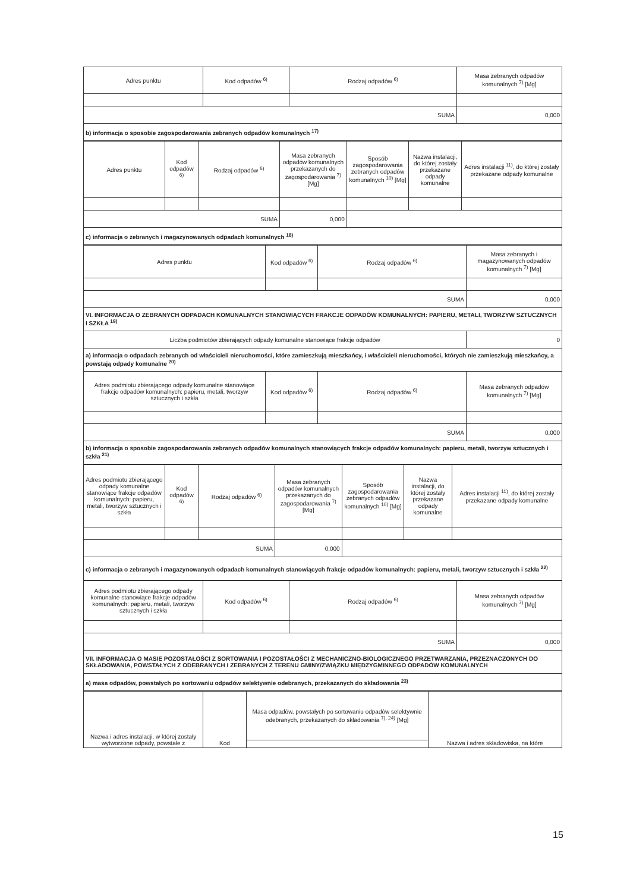| Adres punktu | Kod odpadów <sup>6)</sup> | Rodzaj odpadów <sup>6)</sup> | Masa zebranych odpadów komunalnych <sup>7)</sup> [Mg] |
| --- | --- | --- | --- |
| SUMA | | | 0,000 |
| b) informacja o sposobie zagospodarowania zebranych odpadów komunalnych <sup>17)</sup> | | | |
| Adres punktu | Kod odpadów <sup>6)</sup> | Rodzaj odpadów <sup>6)</sup> | Masa zebranych odpadów komunalnych przekazanych do zagospodarowania <sup>7)</sup> [Mg] | Sposób zagospodarowania zebranych odpadów komunalnych <sup>10)</sup> [Mg] | Nazwa instalacji, do której zostały przekazane odpady komunalne | Adres instalacji <sup>11)</sup>, do której zostały przekazane odpady komunalne |
| --- | --- | --- | --- | --- | --- | --- |
| SUMA | | | 0,000 | | | |
| c) informacja o zebranych i magazynowanych odpadach komunalnych <sup>18)</sup> | | | | | | |
| Adres punktu | Kod odpadów <sup>6)</sup> | Rodzaj odpadów <sup>6)</sup> | Masa zebranych i magazynowanych odpadów komunalnych <sup>7)</sup> [Mg] |
| --- | --- | --- | --- |
| SUMA | | | 0,000 |
| VI. INFORMACJA O ZEBRANYCH ODPADACH KOMUNALNYCH STANOWIĄCYCH FRAKCJE ODPADÓW KOMUNALNYCH: PAPIERU, METALI, TWORZYW SZTUCZNYCH I SZKŁA <sup>19)</sup> | | | |
| Liczba podmiotów zbierających odpady komunalne stanowiące frakcje odpadów | | | 0 |
| a) informacja o odpadach zebranych od właścicieli nieruchomości, które zamieszkują mieszkańcy, i właścicieli nieruchomości, których nie zamieszkują mieszkańcy, a powstają odpady komunalne <sup>20)</sup> | | | |
| Adres podmiotu zbierającego odpady komunalne stanowiące frakcje odpadów komunalnych: papieru, metali, tworzyw sztucznych i szkła | Kod odpadów <sup>6)</sup> | Rodzaj odpadów <sup>6)</sup> | Masa zebranych odpadów komunalnych <sup>7)</sup> [Mg] |
| SUMA | | | 0,000 |
| b) informacja o sposobie zagospodarowania zebranych odpadów komunalnych stanowiących frakcje odpadów komunalnych: papieru, metali, tworzyw sztucznych i szkła <sup>21)</sup> | | | |
| Adres podmiotu zbierającego odpady komunalne stanowiące frakcje odpadów komunalnych: papieru, metali, tworzyw sztucznych i szkła | Kod odpadów <sup>6)</sup> | Rodzaj odpadów <sup>6)</sup> | Masa zebranych odpadów komunalnych przekazanych do zagospodarowania <sup>7)</sup> [Mg] | Sposób zagospodarowania zebranych odpadów komunalnych <sup>10)</sup> [Mg] | Nazwa instalacji, do której zostały przekazane odpady komunalne | Adres instalacji <sup>11)</sup>, do której zostały przekazane odpady komunalne |
| --- | --- | --- | --- | --- | --- | --- |
| SUMA | | | 0,000 | | | |
| c) informacja o zebranych i magazynowanych odpadach komunalnych stanowiących frakcje odpadów komunalnych: papieru, metali, tworzyw sztucznych i szkła <sup>22)</sup> | | | | | | |
| Adres podmiotu zbierającego odpady komunalne stanowiące frakcje odpadów komunalnych: papieru, metali, tworzyw sztucznych i szkła | Kod odpadów <sup>6)</sup> | Rodzaj odpadów <sup>6)</sup> | Masa zebranych odpadów komunalnych <sup>7)</sup> [Mg] |
| --- | --- | --- | --- |
| SUMA | | | 0,000 |
| VII. INFORMACJA O MASIE POZOSTAŁOŚCI Z SORTOWANIA I POZOSTAŁOŚCI Z MECHANICZNO-BIOLOGICZNEGO PRZETWARZANIA, PRZEZNACZONYCH DO SKŁADOWANIA, POWSTAŁYCH Z ODEBRANYCH I ZEBRANYCH Z TERENU GMINY/ZWIĄZKU MIĘDZYGMINNEGO ODPADÓW KOMUNALNYCH | | | |
| a) masa odpadów, powstałych po sortowaniu odpadów selektywnie odebranych, przekazanych do składowania <sup>23)</sup> | | | |
| Nazwa i adres instalacji, w której zostały wytworzone odpady, powstałe z | Kod | Masa odpadów, powstałych po sortowaniu odpadów selektywnie odebranych, przekazanych do składowania <sup>7), 24)</sup> [Mg] | Nazwa i adres składowiska, na które |
15